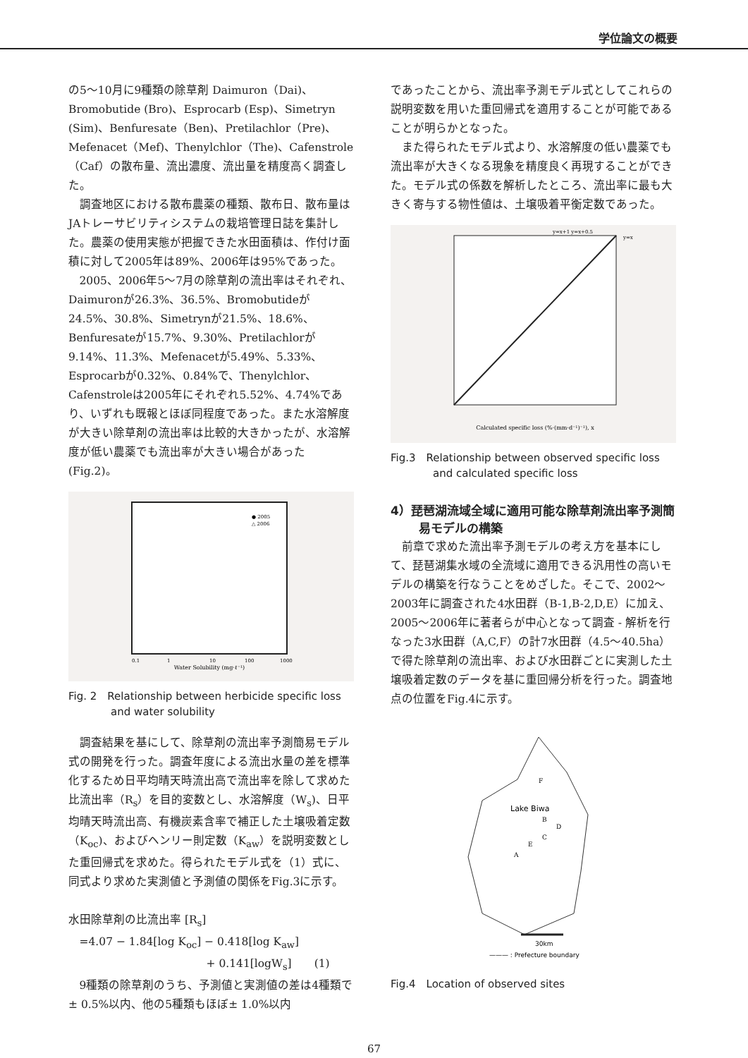学位論文の概要
の5～10月に9種類の除草剤 Daimuron（Dai)、Bromobutide (Bro)、Esprocarb (Esp)、Simetryn (Sim)、Benfuresate（Ben)、Pretilachlor（Pre)、Mefenacet（Mef)、Thenylchlor（The)、Cafenstrole（Caf）の散布量、流出濃度、流出量を精度高く調査した。
調査地区における散布農薬の種類、散布日、散布量はJAトレーサビリティシステムの栽培管理日誌を集計した。農薬の使用実態が把握できた水田面積は、作付け面積に対して2005年は89%、2006年は95%であった。
2005、2006年5～7月の除草剤の流出率はそれぞれ、Daimuronが26.3%、36.5%、Bromobutideが24.5%、30.8%、Simetrynが21.5%、18.6%、Benfuresateが15.7%、9.30%、Pretilachlorが9.14%、11.3%、Mefenacetが5.49%、5.33%、Esprocarbが0.32%、0.84%で、Thenylchlor、Cafenstroleは2005年にそれぞれ5.52%、4.74%であり、いずれも既報とほぼ同程度であった。また水溶解度が大きい除草剤の流出率は比較的大きかったが、水溶解度が低い農薬でも流出率が大きい場合があった (Fig.2)。
Water Solubility (mg·ℓ⁻¹)
0.1
1
10
100
1000
● 2005
△ 2006
Fig. 2　Relationship between herbicide specific loss and water solubility
調査結果を基にして、除草剤の流出率予測簡易モデル式の開発を行った。調査年度による流出水量の差を標準化するため日平均晴天時流出高で流出率を除して求めた比流出率（R<sub>s</sub>）を目的変数とし、水溶解度（W<sub>s</sub>)、日平均晴天時流出高、有機炭素含率で補正した土壌吸着定数（K<sub>oc</sub>)、およびヘンリー則定数（K<sub>aw</sub>）を説明変数とした重回帰式を求めた。得られたモデル式を（1）式に、同式より求めた実測値と予測値の関係をFig.3に示す。
水田除草剤の比流出率 [R<sub>s</sub>]
=4.07 − 1.84[log K<sub>oc</sub>] − 0.418[log K<sub>aw</sub>]
+ 0.141[logW<sub>s</sub>]　　(1)
9種類の除草剤のうち、予測値と実測値の差は4種類で± 0.5%以内、他の5種類もほぼ± 1.0%以内
であったことから、流出率予測モデル式としてこれらの説明変数を用いた重回帰式を適用することが可能であることが明らかとなった。
また得られたモデル式より、水溶解度の低い農薬でも流出率が大きくなる現象を精度良く再現することができた。モデル式の係数を解析したところ、流出率に最も大きく寄与する物性値は、土壌吸着平衡定数であった。
Calculated specific loss (%·(mm·d⁻¹)⁻¹), x
y=x+1 y=x+0.5
y=x
Fig.3　Relationship between observed specific loss and calculated specific loss
4）琵琶湖流域全域に適用可能な除草剤流出率予測簡易モデルの構築
前章で求めた流出率予測モデルの考え方を基本にして、琵琶湖集水域の全流域に適用できる汎用性の高いモデルの構築を行なうことをめざした。そこで、2002～2003年に調査された4水田群（B-1,B-2,D,E）に加え、2005～2006年に著者らが中心となって調査 - 解析を行なった3水田群（A,C,F）の計7水田群（4.5～40.5ha）で得た除草剤の流出率、および水田群ごとに実測した土壌吸着定数のデータを基に重回帰分析を行った。調査地点の位置をFig.4に示す。
Lake Biwa
F
B
D
C
E
A
30km
——— : Prefecture boundary
Fig.4　Location of observed sites
67